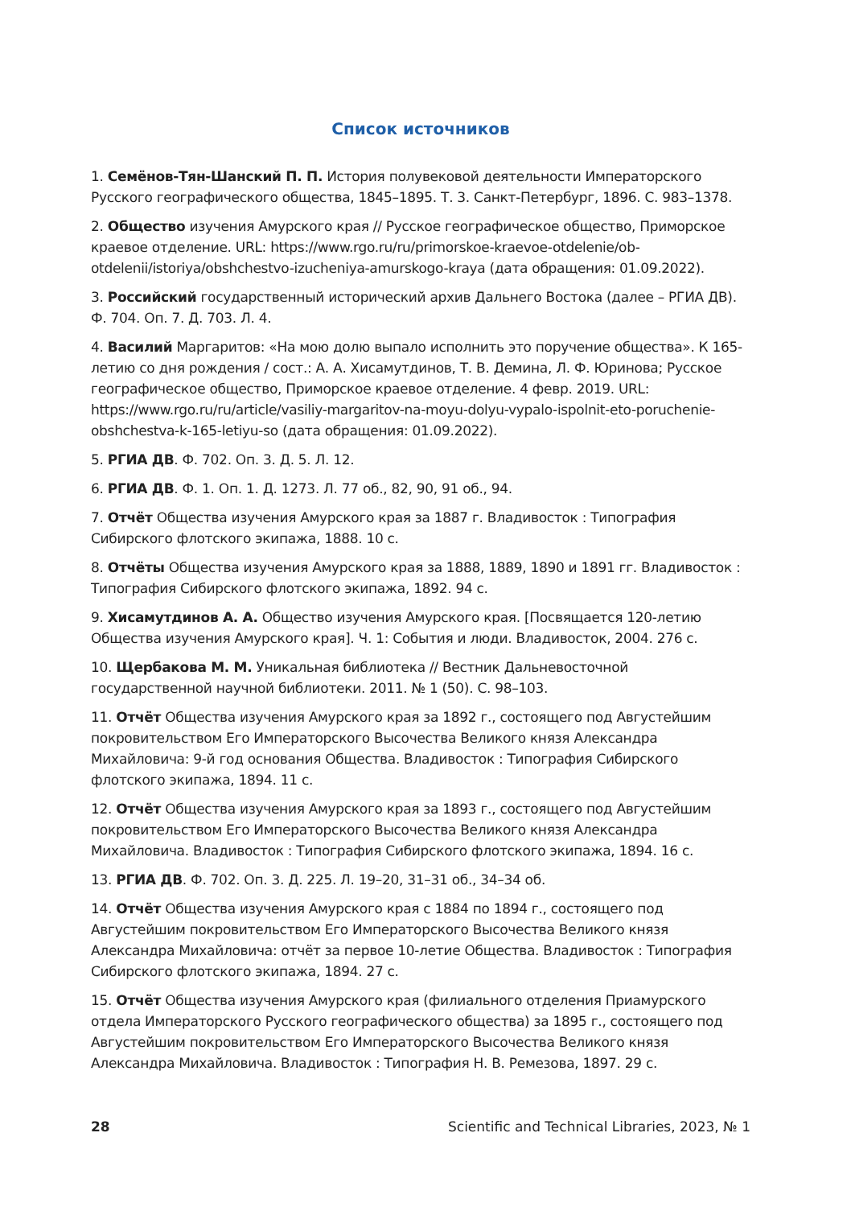Список источников
1. Семёнов-Тян-Шанский П. П. История полувековой деятельности Императорского Русского географического общества, 1845–1895. Т. 3. Санкт-Петербург, 1896. С. 983–1378.
2. Общество изучения Амурского края // Русское географическое общество, Приморское краевое отделение. URL: https://www.rgo.ru/ru/primorskoe-kraevoe-otdelenie/ob-otdelenii/istoriya/obshchestvo-izucheniya-amurskogo-kraya (дата обращения: 01.09.2022).
3. Российский государственный исторический архив Дальнего Востока (далее – РГИА ДВ). Ф. 704. Оп. 7. Д. 703. Л. 4.
4. Василий Маргаритов: «На мою долю выпало исполнить это поручение общества». К 165-летию со дня рождения / сост.: А. А. Хисамутдинов, Т. В. Демина, Л. Ф. Юринова; Русское географическое общество, Приморское краевое отделение. 4 февр. 2019. URL: https://www.rgo.ru/ru/article/vasiliy-margaritov-na-moyu-dolyu-vypalo-ispolnit-eto-poruchenie-obshchestva-k-165-letiyu-so (дата обращения: 01.09.2022).
5. РГИА ДВ. Ф. 702. Оп. 3. Д. 5. Л. 12.
6. РГИА ДВ. Ф. 1. Оп. 1. Д. 1273. Л. 77 об., 82, 90, 91 об., 94.
7. Отчёт Общества изучения Амурского края за 1887 г. Владивосток : Типография Сибирского флотского экипажа, 1888. 10 с.
8. Отчёты Общества изучения Амурского края за 1888, 1889, 1890 и 1891 гг. Владивосток : Типография Сибирского флотского экипажа, 1892. 94 с.
9. Хисамутдинов А. А. Общество изучения Амурского края. [Посвящается 120-летию Общества изучения Амурского края]. Ч. 1: События и люди. Владивосток, 2004. 276 с.
10. Щербакова М. М. Уникальная библиотека // Вестник Дальневосточной государственной научной библиотеки. 2011. № 1 (50). С. 98–103.
11. Отчёт Общества изучения Амурского края за 1892 г., состоящего под Августейшим покровительством Его Императорского Высочества Великого князя Александра Михайловича: 9-й год основания Общества. Владивосток : Типография Сибирского флотского экипажа, 1894. 11 с.
12. Отчёт Общества изучения Амурского края за 1893 г., состоящего под Августейшим покровительством Его Императорского Высочества Великого князя Александра Михайловича. Владивосток : Типография Сибирского флотского экипажа, 1894. 16 с.
13. РГИА ДВ. Ф. 702. Оп. 3. Д. 225. Л. 19–20, 31–31 об., 34–34 об.
14. Отчёт Общества изучения Амурского края с 1884 по 1894 г., состоящего под Августейшим покровительством Его Императорского Высочества Великого князя Александра Михайловича: отчёт за первое 10-летие Общества. Владивосток : Типография Сибирского флотского экипажа, 1894. 27 с.
15. Отчёт Общества изучения Амурского края (филиального отделения Приамурского отдела Императорского Русского географического общества) за 1895 г., состоящего под Августейшим покровительством Его Императорского Высочества Великого князя Александра Михайловича. Владивосток : Типография Н. В. Ремезова, 1897. 29 с.
28 Scientific and Technical Libraries, 2023, № 1